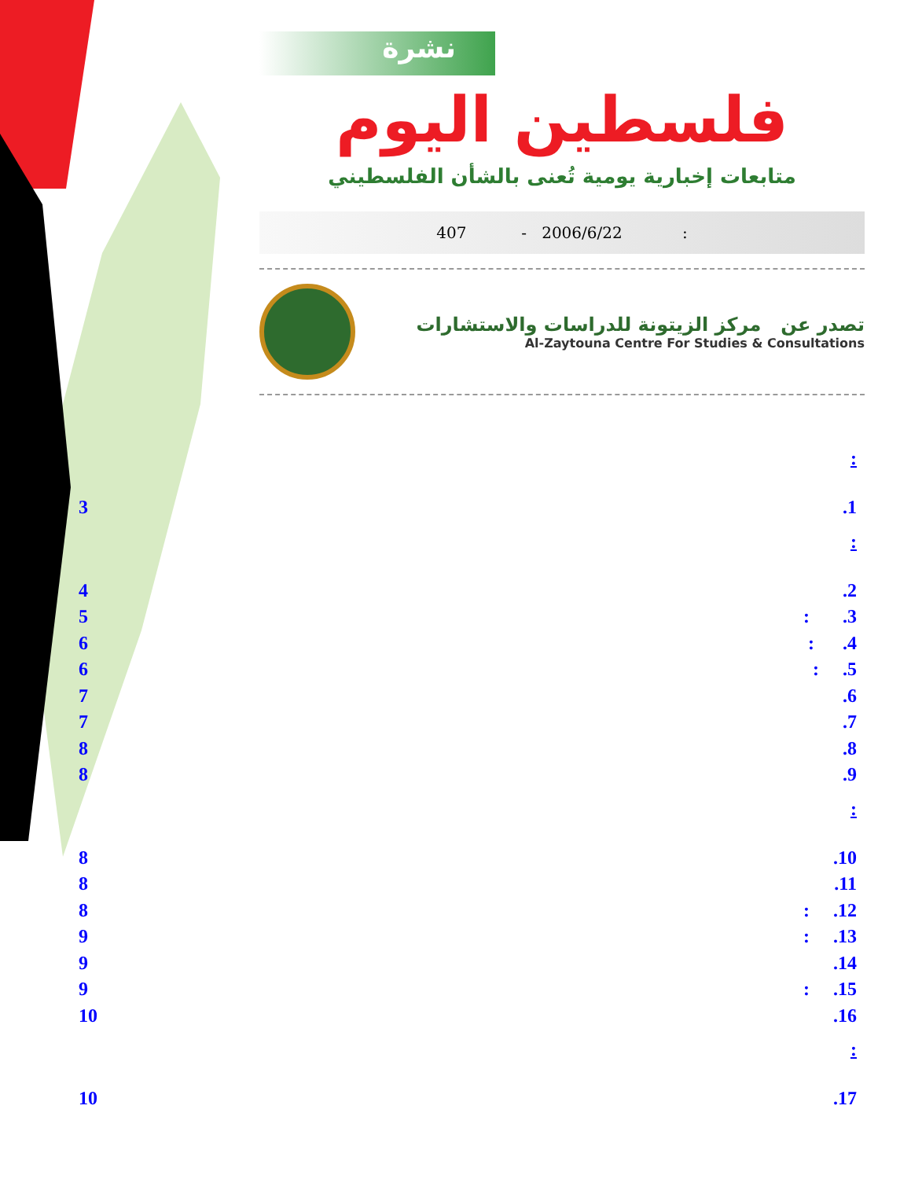نشرة
فلسطين اليوم
متابعات إخبارية يومية تُعنى بالشأن الفلسطيني
407 - 2006/6/22 :
تصدر عن مركز الزيتونة للدراسات والاستشارات
Al-Zaytouna Centre For Studies & Consultations
:
3.1
:
4.2
5: .3
6: .4
6: .5
7.6
7.7
8.8
8.9
:
8.10
8.11
8: .12
9: .13
9.14
9: .15
10.16
:
10.17